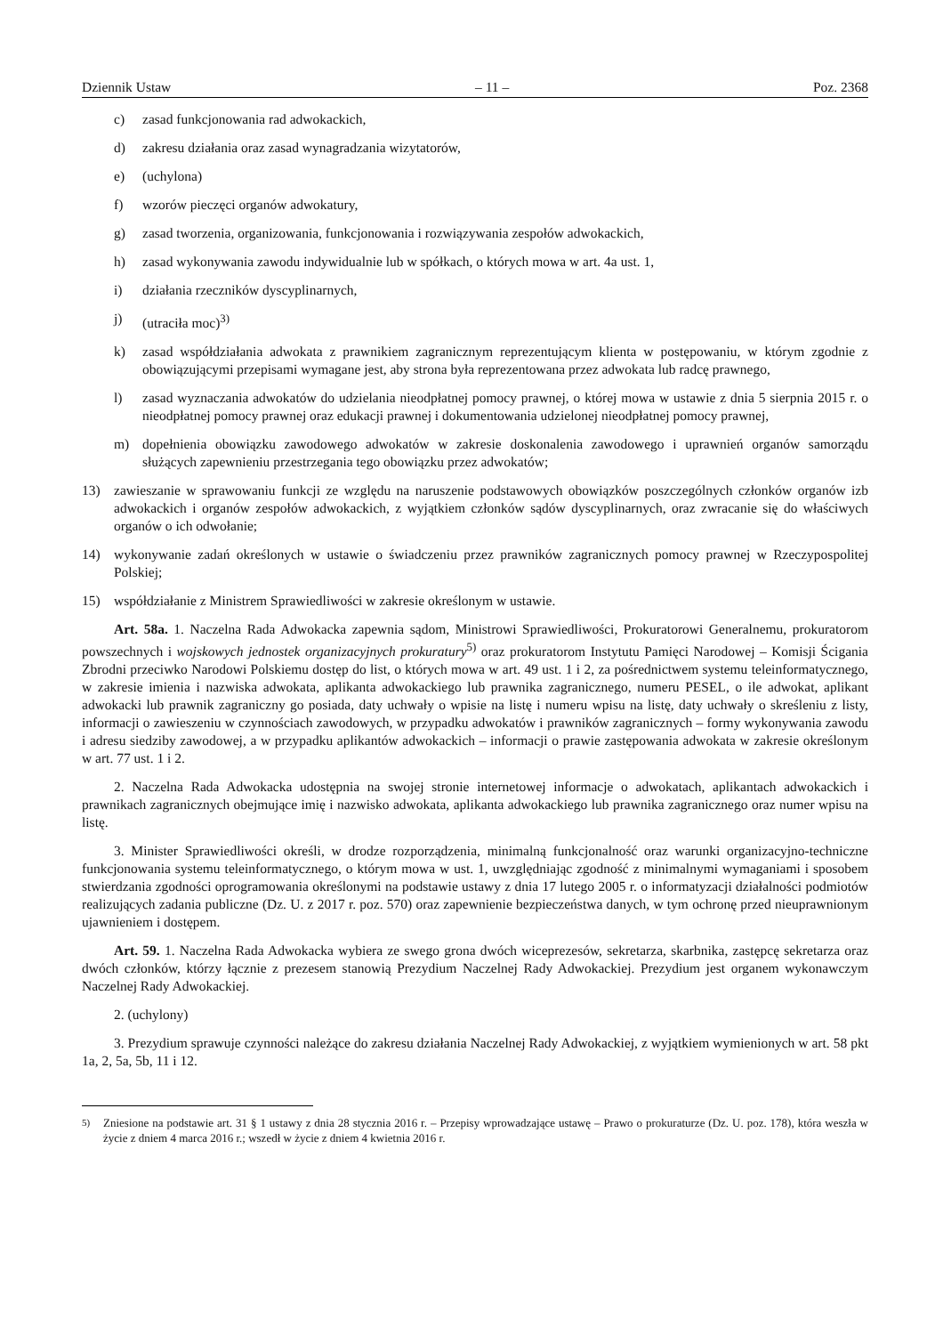Dziennik Ustaw – 11 – Poz. 2368
c) zasad funkcjonowania rad adwokackich,
d) zakresu działania oraz zasad wynagradzania wizytatorów,
e) (uchylona)
f) wzorów pieczęci organów adwokatury,
g) zasad tworzenia, organizowania, funkcjonowania i rozwiązywania zespołów adwokackich,
h) zasad wykonywania zawodu indywidualnie lub w spółkach, o których mowa w art. 4a ust. 1,
i) działania rzeczników dyscyplinarnych,
j) (utraciła moc)<sup>3)</sup>
k) zasad współdziałania adwokata z prawnikiem zagranicznym reprezentującym klienta w postępowaniu, w którym zgodnie z obowiązującymi przepisami wymagane jest, aby strona była reprezentowana przez adwokata lub radcę prawnego,
l) zasad wyznaczania adwokatów do udzielania nieodpłatnej pomocy prawnej, o której mowa w ustawie z dnia 5 sierpnia 2015 r. o nieodpłatnej pomocy prawnej oraz edukacji prawnej i dokumentowania udzielonej nieodpłatnej pomocy prawnej,
m) dopełnienia obowiązku zawodowego adwokatów w zakresie doskonalenia zawodowego i uprawnień organów samorządu służących zapewnieniu przestrzegania tego obowiązku przez adwokatów;
13) zawieszanie w sprawowaniu funkcji ze względu na naruszenie podstawowych obowiązków poszczególnych członków organów izb adwokackich i organów zespołów adwokackich, z wyjątkiem członków sądów dyscyplinarnych, oraz zwracanie się do właściwych organów o ich odwołanie;
14) wykonywanie zadań określonych w ustawie o świadczeniu przez prawników zagranicznych pomocy prawnej w Rzeczypospolitej Polskiej;
15) współdziałanie z Ministrem Sprawiedliwości w zakresie określonym w ustawie.
Art. 58a. 1. Naczelna Rada Adwokacka zapewnia sądom, Ministrowi Sprawiedliwości, Prokuratorowi Generalnemu, prokuratorom powszechnych i wojskowych jednostek organizacyjnych prokuratury<sup>5)</sup> oraz prokuratorom Instytutu Pamięci Narodowej – Komisji Ścigania Zbrodni przeciwko Narodowi Polskiemu dostęp do list, o których mowa w art. 49 ust. 1 i 2, za pośrednictwem systemu teleinformatycznego, w zakresie imienia i nazwiska adwokata, aplikanta adwokackiego lub prawnika zagranicznego, numeru PESEL, o ile adwokat, aplikant adwokacki lub prawnik zagraniczny go posiada, daty uchwały o wpisie na listę i numeru wpisu na listę, daty uchwały o skreśleniu z listy, informacji o zawieszeniu w czynnościach zawodowych, w przypadku adwokatów i prawników zagranicznych – formy wykonywania zawodu i adresu siedziby zawodowej, a w przypadku aplikantów adwokackich – informacji o prawie zastępowania adwokata w zakresie określonym w art. 77 ust. 1 i 2.
2. Naczelna Rada Adwokacka udostępnia na swojej stronie internetowej informacje o adwokatach, aplikantach adwokackich i prawnikach zagranicznych obejmujące imię i nazwisko adwokata, aplikanta adwokackiego lub prawnika zagranicznego oraz numer wpisu na listę.
3. Minister Sprawiedliwości określi, w drodze rozporządzenia, minimalną funkcjonalność oraz warunki organizacyjno-techniczne funkcjonowania systemu teleinformatycznego, o którym mowa w ust. 1, uwzględniając zgodność z minimalnymi wymaganiami i sposobem stwierdzania zgodności oprogramowania określonymi na podstawie ustawy z dnia 17 lutego 2005 r. o informatyzacji działalności podmiotów realizujących zadania publiczne (Dz. U. z 2017 r. poz. 570) oraz zapewnienie bezpieczeństwa danych, w tym ochronę przed nieuprawnionym ujawnieniem i dostępem.
Art. 59. 1. Naczelna Rada Adwokacka wybiera ze swego grona dwóch wiceprezesów, sekretarza, skarbnika, zastępcę sekretarza oraz dwóch członków, którzy łącznie z prezesem stanowią Prezydium Naczelnej Rady Adwokackiej. Prezydium jest organem wykonawczym Naczelnej Rady Adwokackiej.
2. (uchylony)
3. Prezydium sprawuje czynności należące do zakresu działania Naczelnej Rady Adwokackiej, z wyjątkiem wymienionych w art. 58 pkt 1a, 2, 5a, 5b, 11 i 12.
<sup>5)</sup> Zniesione na podstawie art. 31 § 1 ustawy z dnia 28 stycznia 2016 r. – Przepisy wprowadzające ustawę – Prawo o prokuraturze (Dz. U. poz. 178), która weszła w życie z dniem 4 marca 2016 r.; wszedł w życie z dniem 4 kwietnia 2016 r.